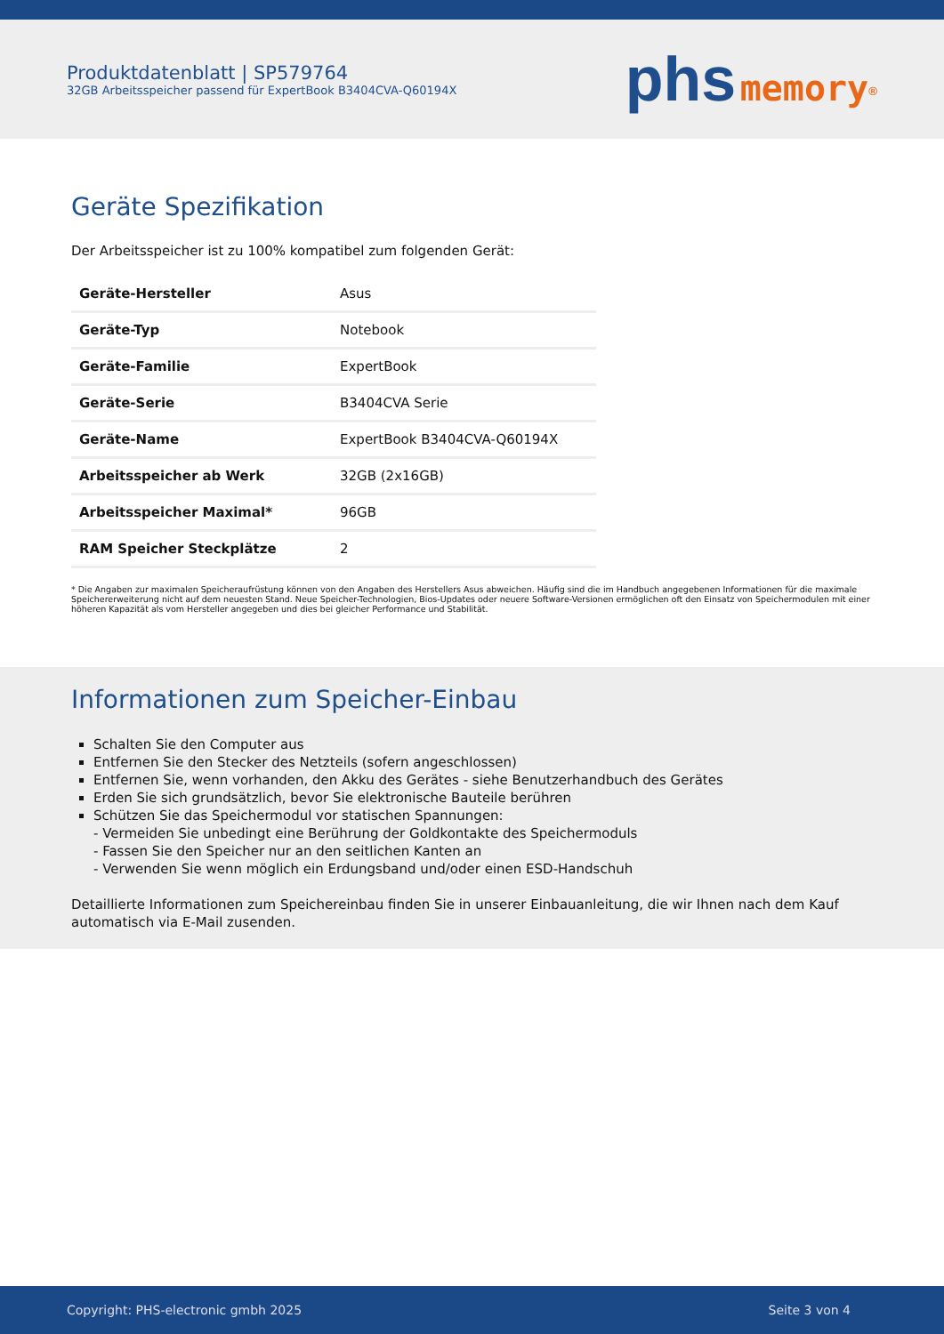Produktdatenblatt | SP579764
32GB Arbeitsspeicher passend für ExpertBook B3404CVA-Q60194X
phs memory<sup>®</sup>
Geräte Spezifikation
Der Arbeitsspeicher ist zu 100% kompatibel zum folgenden Gerät:
| Geräte-Hersteller | Asus |
| Geräte-Typ | Notebook |
| Geräte-Familie | ExpertBook |
| Geräte-Serie | B3404CVA Serie |
| Geräte-Name | ExpertBook B3404CVA-Q60194X |
| Arbeitsspeicher ab Werk | 32GB (2x16GB) |
| Arbeitsspeicher Maximal* | 96GB |
| RAM Speicher Steckplätze | 2 |
* Die Angaben zur maximalen Speicheraufrüstung können von den Angaben des Herstellers Asus abweichen. Häufig sind die im Handbuch angegebenen Informationen für die maximale Speichererweiterung nicht auf dem neuesten Stand. Neue Speicher-Technologien, Bios-Updates oder neuere Software-Versionen ermöglichen oft den Einsatz von Speichermodulen mit einer höheren Kapazität als vom Hersteller angegeben und dies bei gleicher Performance und Stabilität.
Informationen zum Speicher-Einbau
Schalten Sie den Computer aus
Entfernen Sie den Stecker des Netzteils (sofern angeschlossen)
Entfernen Sie, wenn vorhanden, den Akku des Gerätes - siehe Benutzerhandbuch des Gerätes
Erden Sie sich grundsätzlich, bevor Sie elektronische Bauteile berühren
Schützen Sie das Speichermodul vor statischen Spannungen:
- Vermeiden Sie unbedingt eine Berührung der Goldkontakte des Speichermoduls
- Fassen Sie den Speicher nur an den seitlichen Kanten an
- Verwenden Sie wenn möglich ein Erdungsband und/oder einen ESD-Handschuh
Detaillierte Informationen zum Speichereinbau finden Sie in unserer Einbauanleitung, die wir Ihnen nach dem Kauf automatisch via E-Mail zusenden.
Copyright: PHS-electronic gmbh 2025 Seite 3 von 4